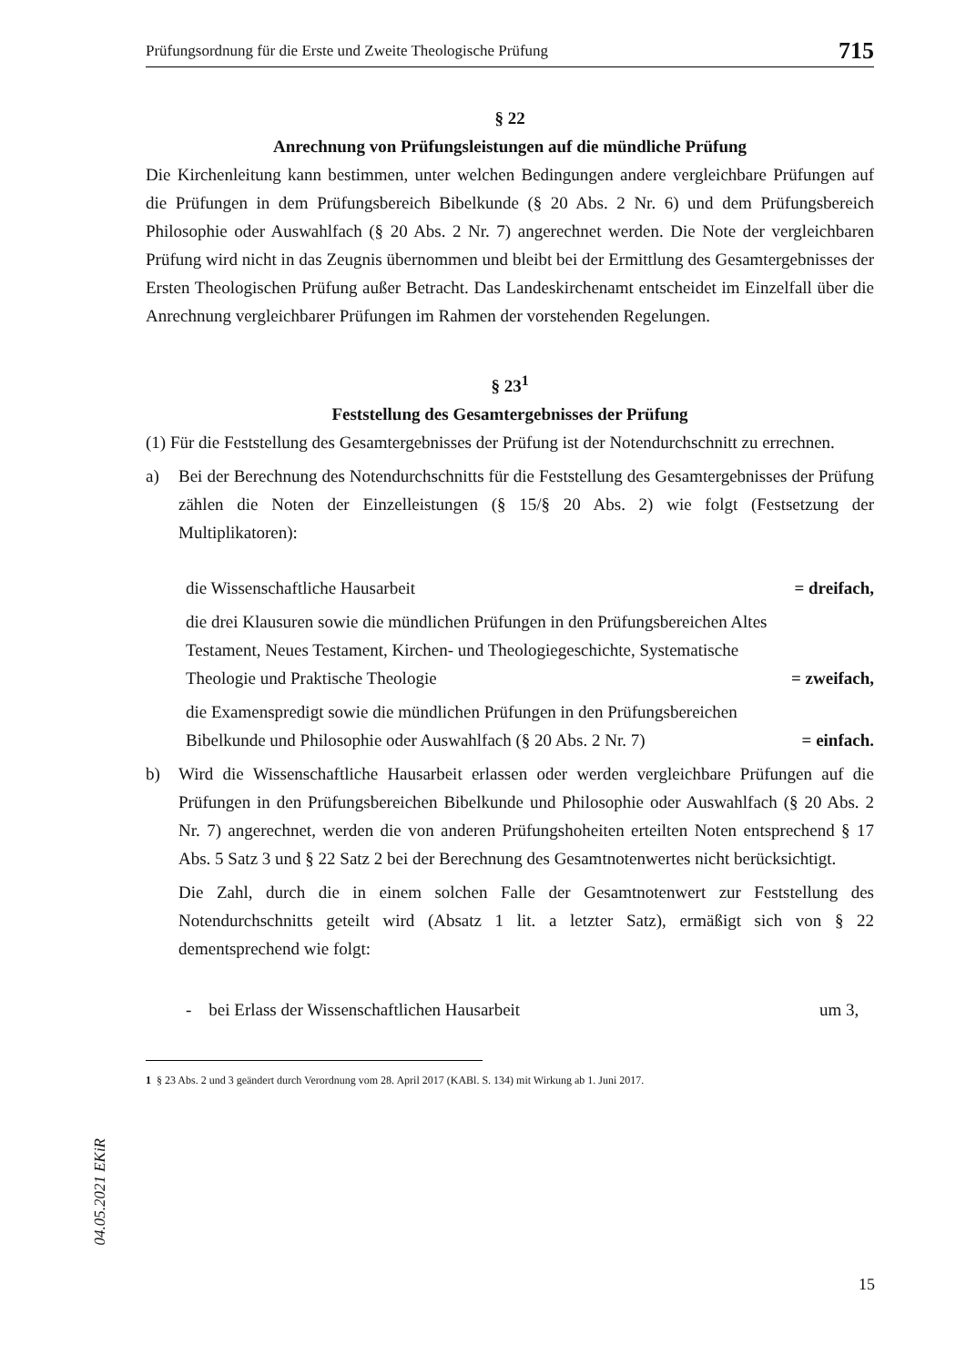Prüfungsordnung für die Erste und Zweite Theologische Prüfung 715
§ 22
Anrechnung von Prüfungsleistungen auf die mündliche Prüfung
Die Kirchenleitung kann bestimmen, unter welchen Bedingungen andere vergleichbare Prüfungen auf die Prüfungen in dem Prüfungsbereich Bibelkunde (§ 20 Abs. 2 Nr. 6) und dem Prüfungsbereich Philosophie oder Auswahlfach (§ 20 Abs. 2 Nr. 7) angerechnet werden. Die Note der vergleichbaren Prüfung wird nicht in das Zeugnis übernommen und bleibt bei der Ermittlung des Gesamtergebnisses der Ersten Theologischen Prüfung außer Betracht. Das Landeskirchenamt entscheidet im Einzelfall über die Anrechnung vergleichbarer Prüfungen im Rahmen der vorstehenden Regelungen.
§ 23<sup>1</sup>
Feststellung des Gesamtergebnisses der Prüfung
(1) Für die Feststellung des Gesamtergebnisses der Prüfung ist der Notendurchschnitt zu errechnen.
a) Bei der Berechnung des Notendurchschnitts für die Feststellung des Gesamtergebnisses der Prüfung zählen die Noten der Einzelleistungen (§ 15/§ 20 Abs. 2) wie folgt (Festsetzung der Multiplikatoren):
die Wissenschaftliche Hausarbeit = dreifach,
die drei Klausuren sowie die mündlichen Prüfungen in den Prüfungsbereichen Altes Testament, Neues Testament, Kirchen- und Theologiegeschichte, Systematische Theologie und Praktische Theologie = zweifach,
die Examenspredigt sowie die mündlichen Prüfungen in den Prüfungsbereichen Bibelkunde und Philosophie oder Auswahlfach (§ 20 Abs. 2 Nr. 7) = einfach.
b) Wird die Wissenschaftliche Hausarbeit erlassen oder werden vergleichbare Prüfungen auf die Prüfungen in den Prüfungsbereichen Bibelkunde und Philosophie oder Auswahlfach (§ 20 Abs. 2 Nr. 7) angerechnet, werden die von anderen Prüfungshoheiten erteilten Noten entsprechend § 17 Abs. 5 Satz 3 und § 22 Satz 2 bei der Berechnung des Gesamtnotenwertes nicht berücksichtigt.
Die Zahl, durch die in einem solchen Falle der Gesamtnotenwert zur Feststellung des Notendurchschnitts geteilt wird (Absatz 1 lit. a letzter Satz), ermäßigt sich von § 22 dementsprechend wie folgt:
- bei Erlass der Wissenschaftlichen Hausarbeit um 3,
1 § 23 Abs. 2 und 3 geändert durch Verordnung vom 28. April 2017 (KABl. S. 134) mit Wirkung ab 1. Juni 2017.
04.05.2021 EKiR
15